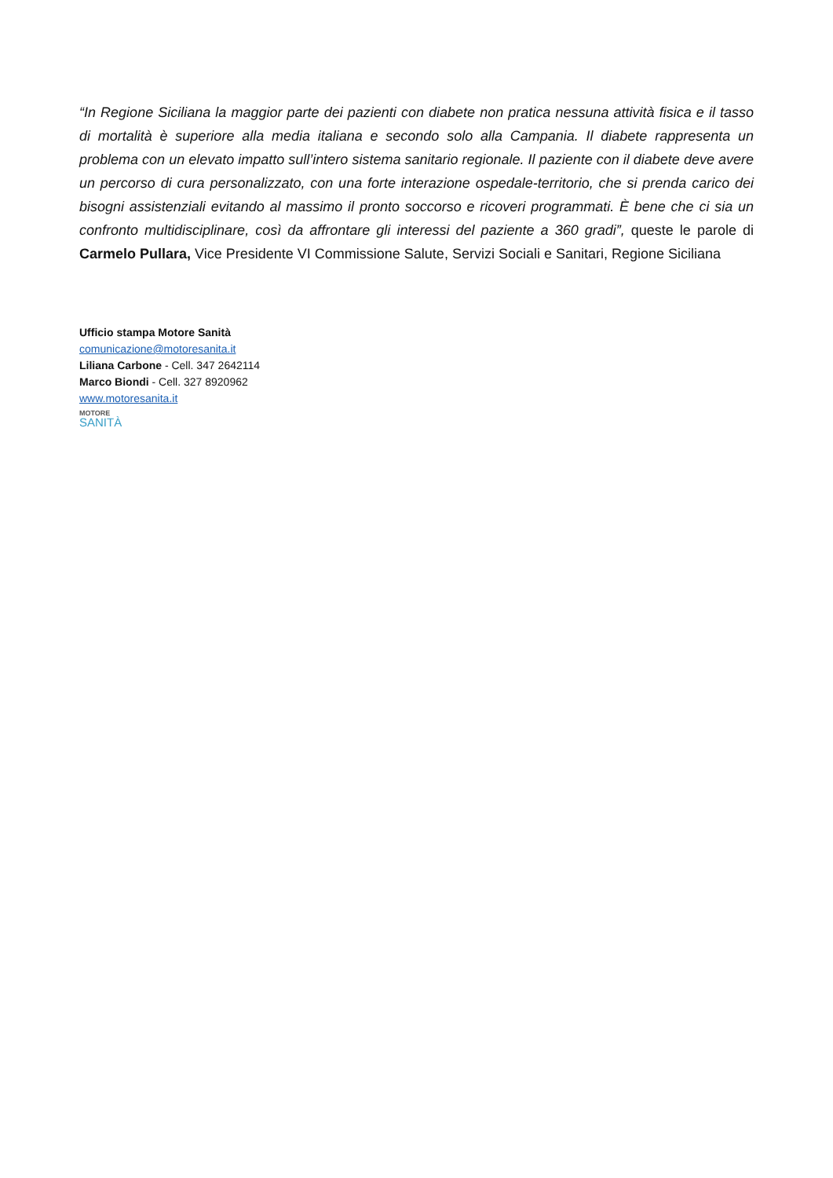“In Regione Siciliana la maggior parte dei pazienti con diabete non pratica nessuna attività fisica e il tasso di mortalità è superiore alla media italiana e secondo solo alla Campania. Il diabete rappresenta un problema con un elevato impatto sull’intero sistema sanitario regionale. Il paziente con il diabete deve avere un percorso di cura personalizzato, con una forte interazione ospedale-territorio, che si prenda carico dei bisogni assistenziali evitando al massimo il pronto soccorso e ricoveri programmati. È bene che ci sia un confronto multidisciplinare, così da affrontare gli interessi del paziente a 360 gradi”, queste le parole di Carmelo Pullara, Vice Presidente VI Commissione Salute, Servizi Sociali e Sanitari, Regione Siciliana
Ufficio stampa Motore Sanità
comunicazione@motoresanita.it
Liliana Carbone - Cell. 347 2642114
Marco Biondi - Cell. 327 8920962
www.motoresanita.it
MOTORE
SANITÀ